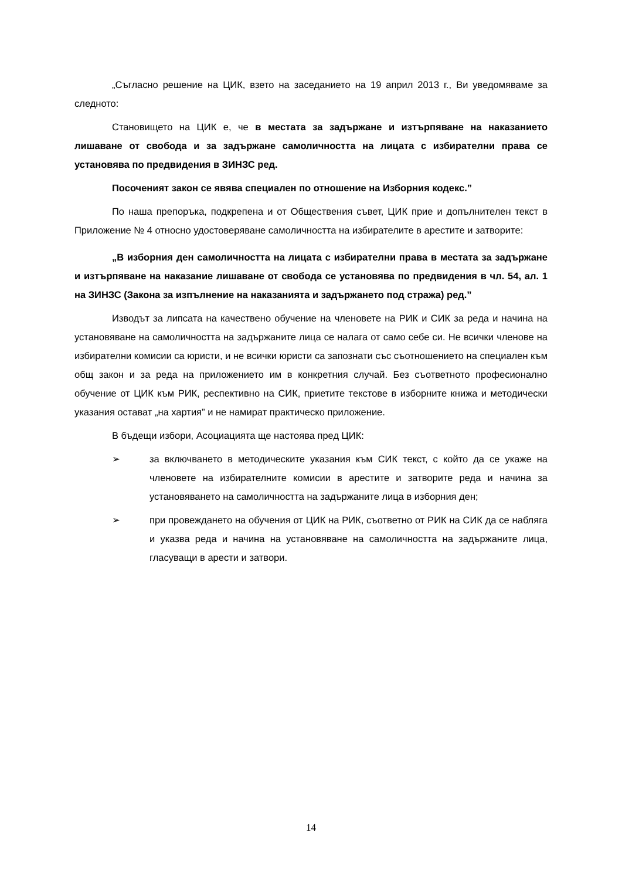„Съгласно решение на ЦИК, взето на заседанието на 19 април 2013 г., Ви уведомяваме за следното:
Становището на ЦИК е, че в местата за задържане и изтърпяване на наказанието лишаване от свобода и за задържане самоличността на лицата с избирателни права се установява по предвидения в ЗИНЗС ред.
Посоченият закон се явява специален по отношение на Изборния кодекс.”
По наша препоръка, подкрепена и от Обществения съвет, ЦИК прие и допълнителен текст в Приложение № 4 относно удостоверяване самоличността на избирателите в арестите и затворите:
„В изборния ден самоличността на лицата с избирателни права в местата за задържане и изтърпяване на наказание лишаване от свобода се установява по предвидения в чл. 54, ал. 1 на ЗИНЗС (Закона за изпълнение на наказанията и задържането под стража) ред.”
Изводът за липсата на качествено обучение на членовете на РИК и СИК за реда и начина на установяване на самоличността на задържаните лица се налага от само себе си. Не всички членове на избирателни комисии са юристи, и не всички юристи са запознати със съотношението на специален към общ закон и за реда на приложението им в конкретния случай. Без съответното професионално обучение от ЦИК към РИК, респективно на СИК, приетите текстове в изборните книжа и методически указания остават „на хартия” и не намират практическо приложение.
В бъдещи избори, Асоциацията ще настоява пред ЦИК:
➢ за включването в методическите указания към СИК текст, с който да се укаже на членовете на избирателните комисии в арестите и затворите реда и начина за установяването на самоличността на задържаните лица в изборния ден;
➢ при провеждането на обучения от ЦИК на РИК, съответно от РИК на СИК да се набляга и указва реда и начина на установяване на самоличността на задържаните лица, гласуващи в арести и затвори.
14